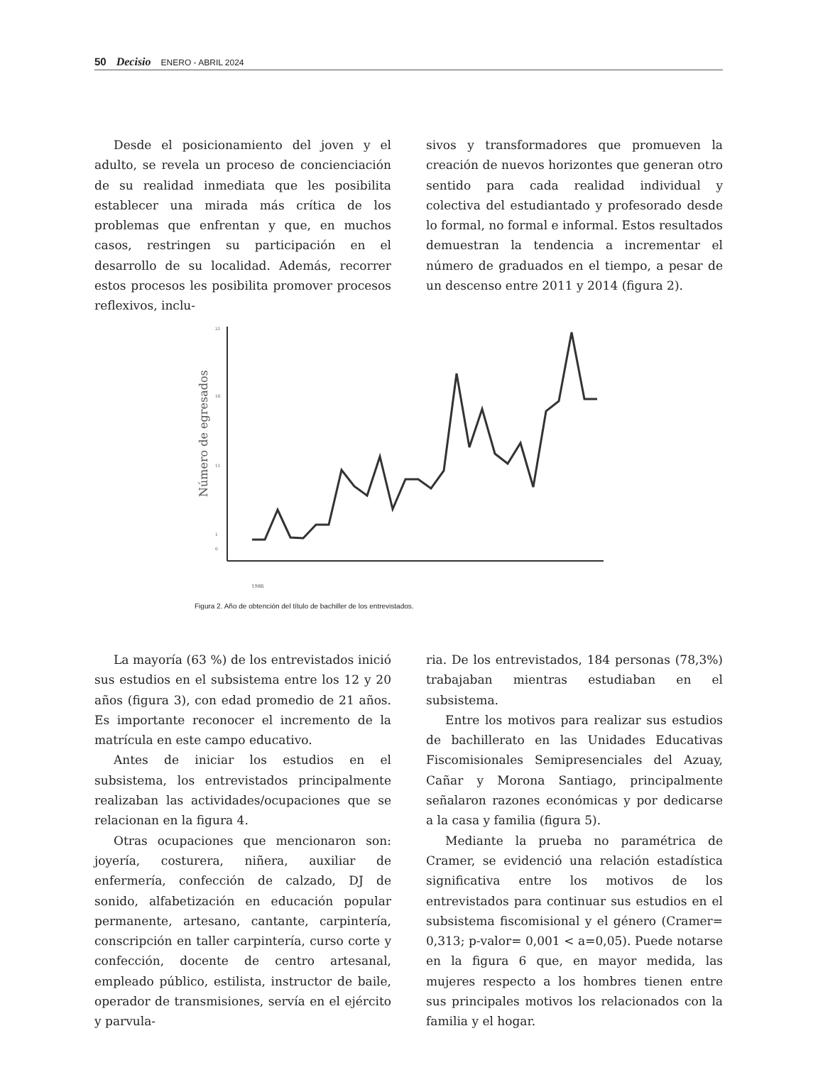50 Decisio ENERO - ABRIL 2024
Desde el posicionamiento del joven y el adulto, se revela un proceso de concienciación de su realidad inmediata que les posibilita establecer una mirada más crítica de los problemas que enfrentan y que, en muchos casos, restringen su participación en el desarrollo de su localidad. Además, recorrer estos procesos les posibilita promover procesos reflexivos, inclu-
sivos y transformadores que promueven la creación de nuevos horizontes que generan otro sentido para cada realidad individual y colectiva del estudiantado y profesorado desde lo formal, no formal e informal. Estos resultados demuestran la tendencia a incrementar el número de graduados en el tiempo, a pesar de un descenso entre 2011 y 2014 (figura 2).
Número de egresados
21
16
11
1
0
1986
Figura 2. Año de obtención del título de bachiller de los entrevistados.
La mayoría (63 %) de los entrevistados inició sus estudios en el subsistema entre los 12 y 20 años (figura 3), con edad promedio de 21 años. Es importante reconocer el incremento de la matrícula en este campo educativo.
Antes de iniciar los estudios en el subsistema, los entrevistados principalmente realizaban las actividades/ocupaciones que se relacionan en la figura 4.
Otras ocupaciones que mencionaron son: joyería, costurera, niñera, auxiliar de enfermería, confección de calzado, DJ de sonido, alfabetización en educación popular permanente, artesano, cantante, carpintería, conscripción en taller carpintería, curso corte y confección, docente de centro artesanal, empleado público, estilista, instructor de baile, operador de transmisiones, servía en el ejército y parvula-
ria. De los entrevistados, 184 personas (78,3%) trabajaban mientras estudiaban en el subsistema.
Entre los motivos para realizar sus estudios de bachillerato en las Unidades Educativas Fiscomisionales Semipresenciales del Azuay, Cañar y Morona Santiago, principalmente señalaron razones económicas y por dedicarse a la casa y familia (figura 5).
Mediante la prueba no paramétrica de Cramer, se evidenció una relación estadística significativa entre los motivos de los entrevistados para continuar sus estudios en el subsistema fiscomisional y el género (Cramer= 0,313; p-valor= 0,001 < a=0,05). Puede notarse en la figura 6 que, en mayor medida, las mujeres respecto a los hombres tienen entre sus principales motivos los relacionados con la familia y el hogar.